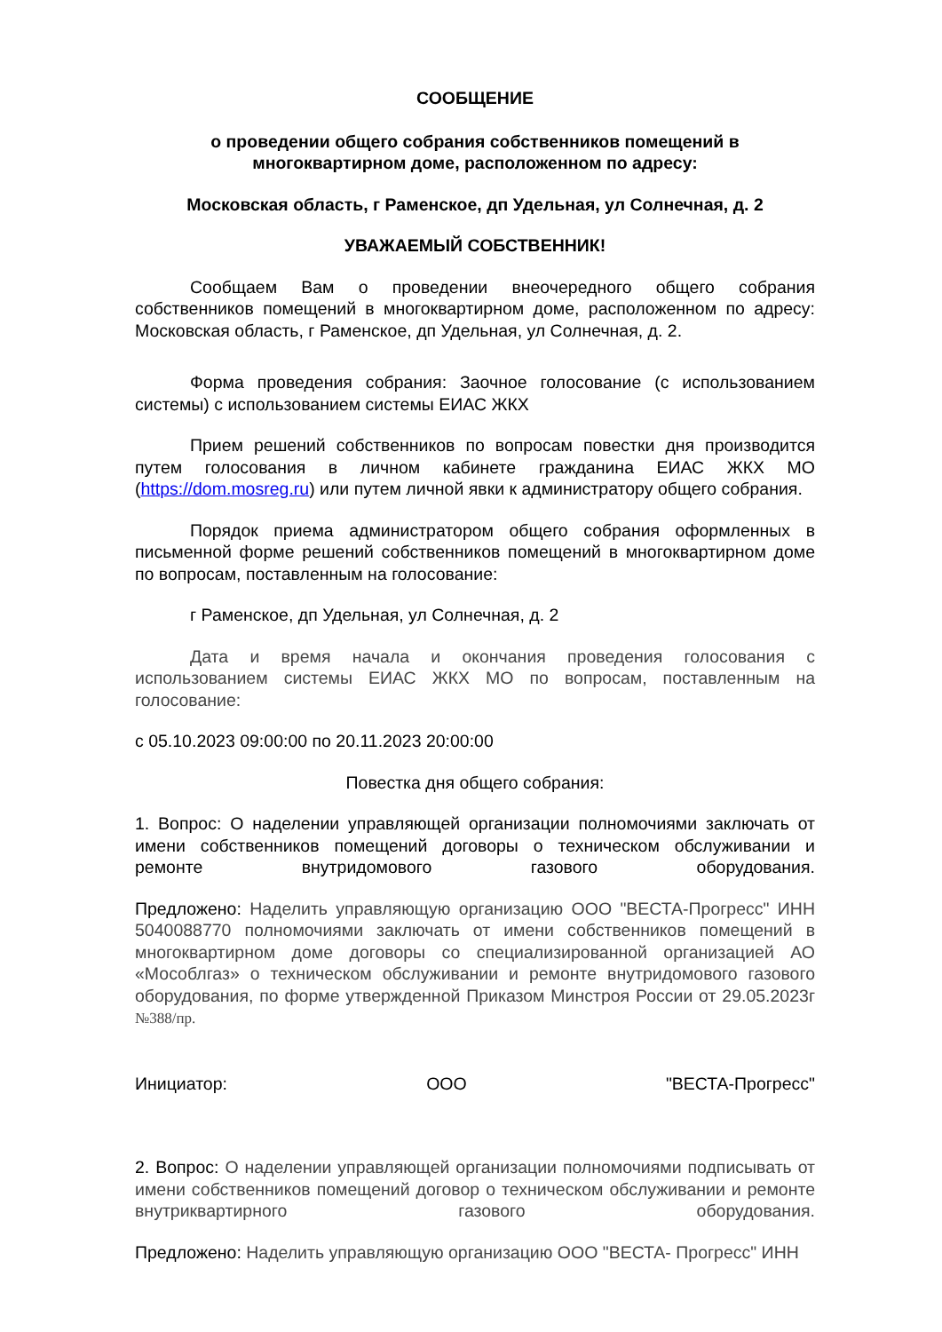СООБЩЕНИЕ
о проведении общего собрания собственников помещений в
многоквартирном доме, расположенном по адресу:
Московская область, г Раменское, дп Удельная, ул Солнечная, д. 2
УВАЖАЕМЫЙ СОБСТВЕННИК!
Сообщаем Вам о проведении внеочередного общего собрания собственников помещений в многоквартирном доме, расположенном по адресу: Московская область, г Раменское, дп Удельная, ул Солнечная, д. 2.
Форма проведения собрания: Заочное голосование (с использованием системы) с использованием системы ЕИАС ЖКХ
Прием решений собственников по вопросам повестки дня производится путем голосования в личном кабинете гражданина ЕИАС ЖКХ МО (https://dom.mosreg.ru) или путем личной явки к администратору общего собрания.
Порядок приема администратором общего собрания оформленных в письменной форме решений собственников помещений в многоквартирном доме по вопросам, поставленным на голосование:
г Раменское, дп Удельная, ул Солнечная, д. 2
Дата и время начала и окончания проведения голосования с использованием системы ЕИАС ЖКХ МО по вопросам, поставленным на голосование:
с 05.10.2023 09:00:00 по 20.11.2023 20:00:00
Повестка дня общего собрания:
1. Вопрос: О наделении управляющей организации полномочиями заключать от имени собственников помещений договоры о техническом обслуживании и ремонте внутридомового газового оборудования.
Предложено: Наделить управляющую организацию ООО "ВЕСТА-Прогресс" ИНН 5040088770 полномочиями заключать от имени собственников помещений в многоквартирном доме договоры со специализированной организацией АО «Мособлгаз» о техническом обслуживании и ремонте внутридомового газового оборудования, по форме утвержденной Приказом Минстроя России от 29.05.2023г №388/пр.
Инициатор: ООО "ВЕСТА-Прогресс"
2. Вопрос: О наделении управляющей организации полномочиями подписывать от имени собственников помещений договор о техническом обслуживании и ремонте внутриквартирного газового оборудования.
Предложено: Наделить управляющую организацию ООО "ВЕСТА- Прогресс" ИНН